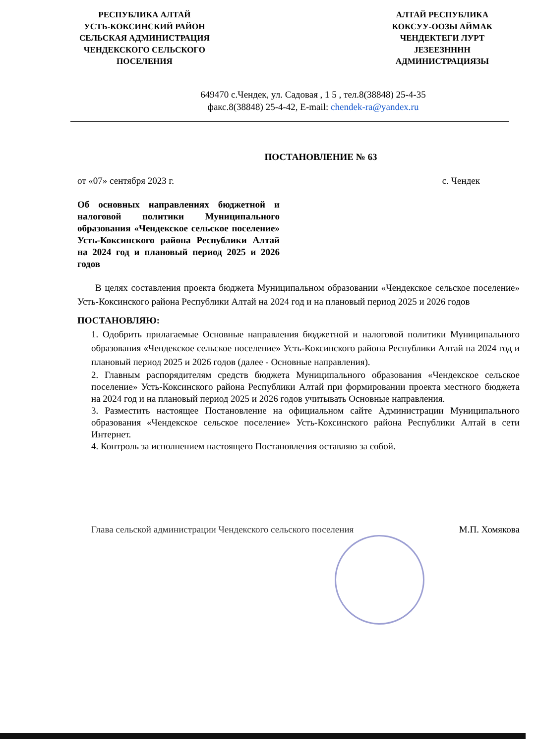РЕСПУБЛИКА АЛТАЙ
УСТЬ-КОКСИНСКИЙ РАЙОН
СЕЛЬСКАЯ АДМИНИСТРАЦИЯ
ЧЕНДЕКСКОГО СЕЛЬСКОГО
ПОСЕЛЕНИЯ
АЛТАЙ РЕСПУБЛИКА
КОКСУУ-ООЗЫ АЙМАК
ЧЕНДЕКТЕГИ ЛУРТ
JЕЗЕЕЗНННН
АДМИНИСТРАЦИЯЗЫ
649470 с.Чендек, ул. Садовая , 1 5 , тел.8(38848) 25-4-35
факс.8(38848) 25-4-42, E-mail: chendek-ra@yandex.ru
ПОСТАНОВЛЕНИЕ № 63
от «07» сентября 2023 г. с. Чендек
Об основных направлениях бюджетной и налоговой политики Муниципального образования «Чендекское сельское поселение» Усть-Коксинского района Республики Алтай на 2024 год и плановый период 2025 и 2026 годов
В целях составления проекта бюджета Муниципальном образовании «Чендекское сельское поселение» Усть-Коксинского района Республики Алтай на 2024 год и на плановый период 2025 и 2026 годов
ПОСТАНОВЛЯЮ:
1. Одобрить прилагаемые Основные направления бюджетной и налоговой политики Муниципального образования «Чендекское сельское поселение» Усть-Коксинского района Республики Алтай на 2024 год и плановый период 2025 и 2026 годов (далее - Основные направления).
2. Главным распорядителям средств бюджета Муниципального образования «Чендекское сельское поселение» Усть-Коксинского района Республики Алтай при формировании проекта местного бюджета на 2024 год и на плановый период 2025 и 2026 годов учитывать Основные направления.
3. Разместить настоящее Постановление на официальном сайте Администрации Муниципального образования «Чендекское сельское поселение» Усть-Коксинского района Республики Алтай в сети Интернет.
4. Контроль за исполнением настоящего Постановления оставляю за собой.
Глава сельской администрации Чендекского сельского поселения М.П. Хомякова